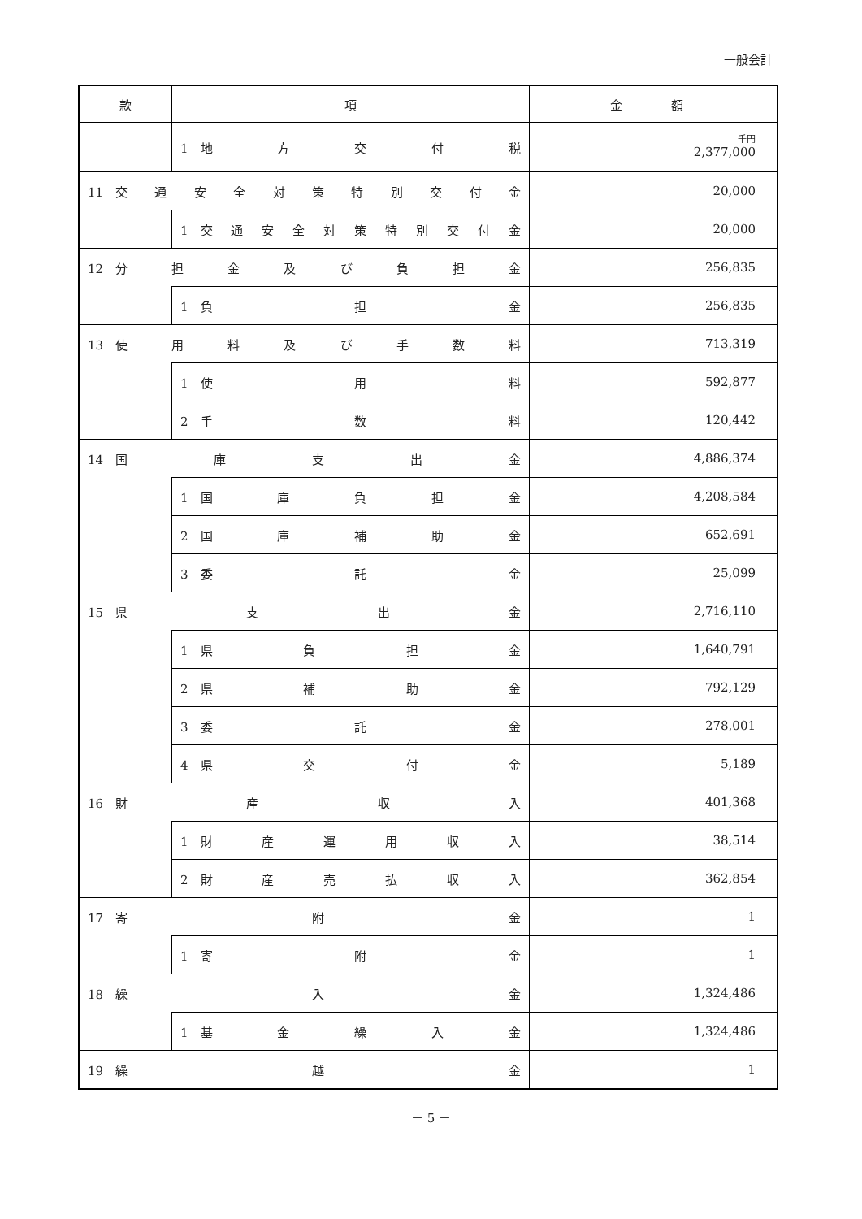一般会計
| 款 | 項 | 金 額 |
| --- | --- | --- |
| | 1 地 方 交 付 税 | 千円 2,377,000 |
| 11 交 通 安 全 対 策 特 別 交 付 金 | | 20,000 |
| | 1 交 通 安 全 対 策 特 別 交 付 金 | 20,000 |
| 12 分 担 金 及 び 負 担 金 | | 256,835 |
| | 1 負 担 金 | 256,835 |
| 13 使 用 料 及 び 手 数 料 | | 713,319 |
| | 1 使 用 料 | 592,877 |
| | 2 手 数 料 | 120,442 |
| 14 国 庫 支 出 金 | | 4,886,374 |
| | 1 国 庫 負 担 金 | 4,208,584 |
| | 2 国 庫 補 助 金 | 652,691 |
| | 3 委 託 金 | 25,099 |
| 15 県 支 出 金 | | 2,716,110 |
| | 1 県 負 担 金 | 1,640,791 |
| | 2 県 補 助 金 | 792,129 |
| | 3 委 託 金 | 278,001 |
| | 4 県 交 付 金 | 5,189 |
| 16 財 産 収 入 | | 401,368 |
| | 1 財 産 運 用 収 入 | 38,514 |
| | 2 財 産 売 払 収 入 | 362,854 |
| 17 寄 附 金 | | 1 |
| | 1 寄 附 金 | 1 |
| 18 繰 入 金 | | 1,324,486 |
| | 1 基 金 繰 入 金 | 1,324,486 |
| 19 繰 越 金 | | 1 |
－ 5 －